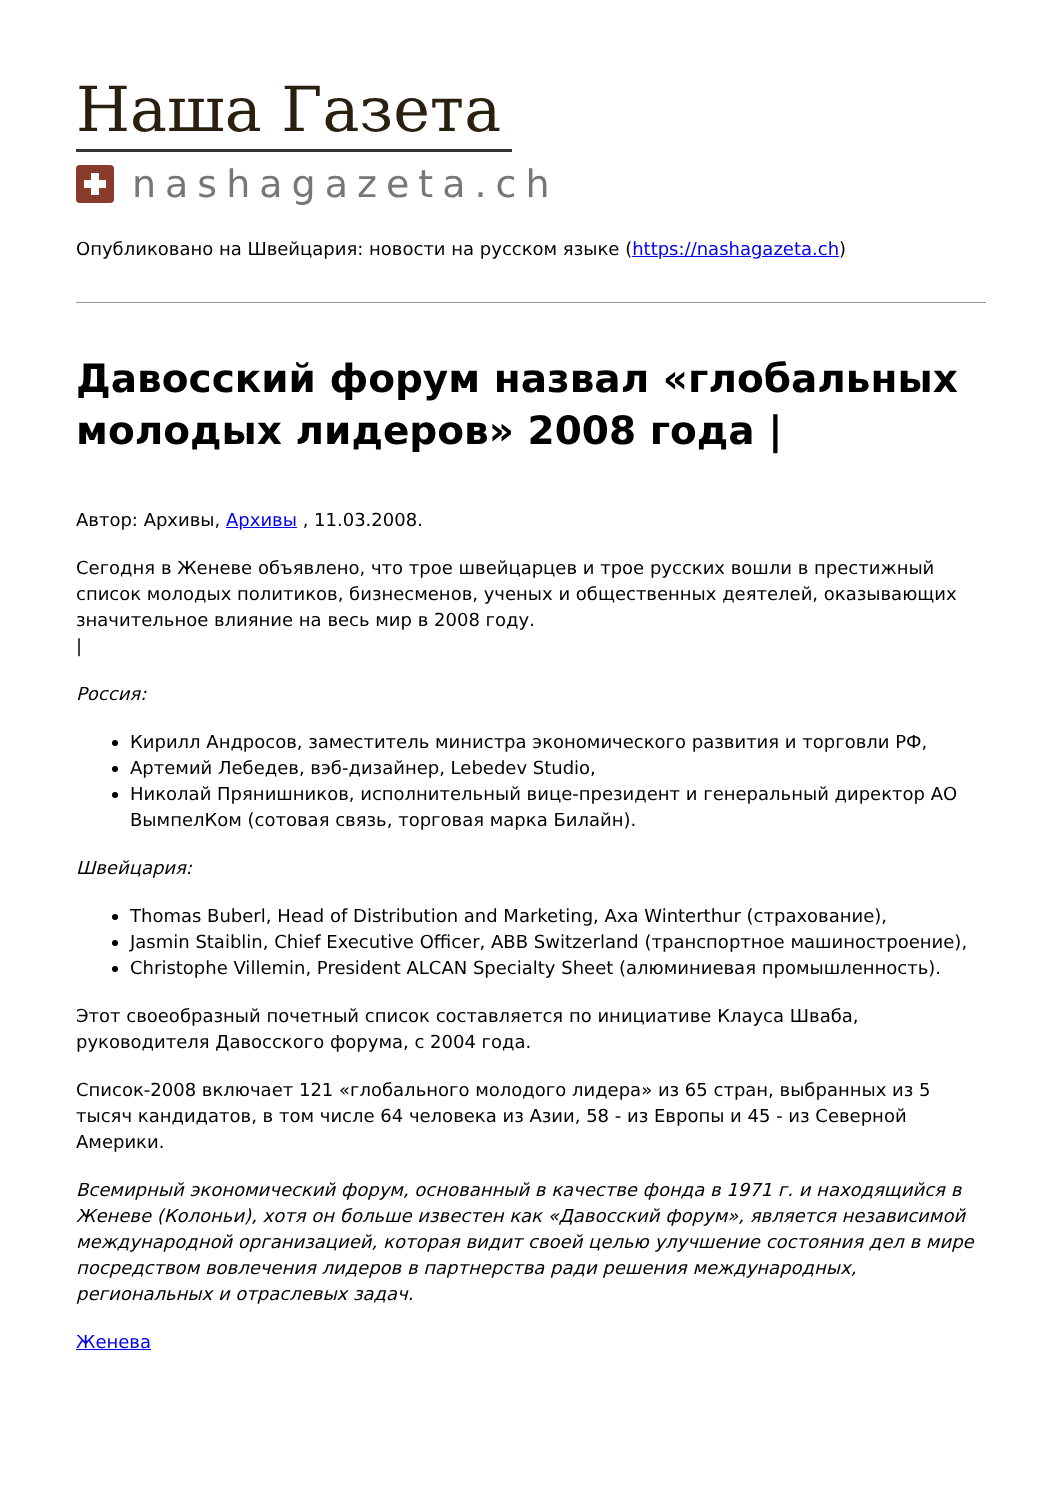Наша Газета
nashagazeta.ch
Опубликовано на Швейцария: новости на русском языке (https://nashagazeta.ch)
Давосский форум назвал «глобальных молодых лидеров» 2008 года |
Автор: Архивы, Архивы , 11.03.2008.
Сегодня в Женеве объявлено, что трое швейцарцев и трое русских вошли в престижный список молодых политиков, бизнесменов, ученых и общественных деятелей, оказывающих значительное влияние на весь мир в 2008 году.
|
Россия:
Кирилл Андросов, заместитель министра экономического развития и торговли РФ,
Артемий Лебедев, вэб-дизайнер, Lebedev Studio,
Николай Прянишников, исполнительный вице-президент и генеральный директор АО ВымпелКом (сотовая связь, торговая марка Билайн).
Швейцария:
Thomas Buberl, Head of Distribution and Marketing, Axa Winterthur (страхование),
Jasmin Staiblin, Chief Executive Officer, ABB Switzerland (транспортное машиностроение),
Christophe Villemin, President ALCAN Specialty Sheet (алюминиевая промышленность).
Этот своеобразный почетный список составляется по инициативе Клауса Шваба, руководителя Давосского форума, с 2004 года.
Список-2008 включает 121 «глобального молодого лидера» из 65 стран, выбранных из 5 тысяч кандидатов, в том числе 64 человека из Азии, 58 - из Европы и 45 - из Северной Америки.
Всемирный экономический форум, основанный в качестве фонда в 1971 г. и находящийся в Женеве (Колоньи), хотя он больше известен как «Давосский форум», является независимой международной организацией, которая видит своей целью улучшение состояния дел в мире посредством вовлечения лидеров в партнерства ради решения международных, региональных и отраслевых задач.
Женева